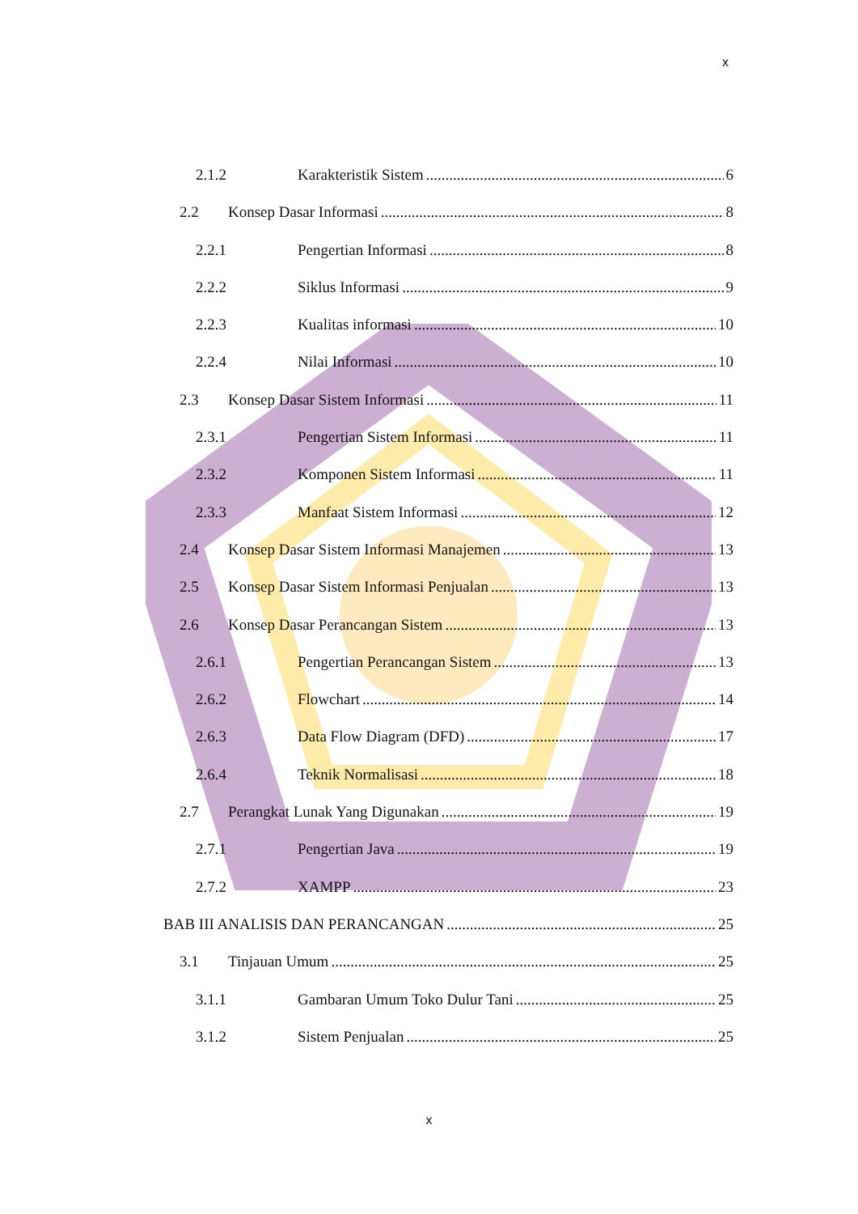x
2.1.2 Karakteristik Sistem 6
2.2 Konsep Dasar Informasi 8
2.2.1 Pengertian Informasi 8
2.2.2 Siklus Informasi 9
2.2.3 Kualitas informasi 10
2.2.4 Nilai Informasi 10
2.3 Konsep Dasar Sistem Informasi 11
2.3.1 Pengertian Sistem Informasi 11
2.3.2 Komponen Sistem Informasi 11
2.3.3 Manfaat Sistem Informasi 12
2.4 Konsep Dasar Sistem Informasi Manajemen 13
2.5 Konsep Dasar Sistem Informasi Penjualan 13
2.6 Konsep Dasar Perancangan Sistem 13
2.6.1 Pengertian Perancangan Sistem 13
2.6.2 Flowchart 14
2.6.3 Data Flow Diagram (DFD) 17
2.6.4 Teknik Normalisasi 18
2.7 Perangkat Lunak Yang Digunakan 19
2.7.1 Pengertian Java 19
2.7.2 XAMPP 23
BAB III ANALISIS DAN PERANCANGAN 25
3.1 Tinjauan Umum 25
3.1.1 Gambaran Umum Toko Dulur Tani 25
3.1.2 Sistem Penjualan 25
x